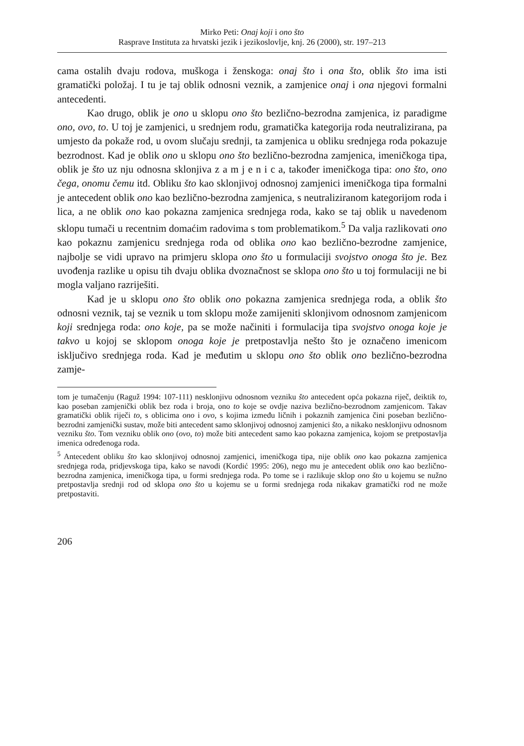Mirko Peti: Onaj koji i ono što
Rasprave Instituta za hrvatski jezik i jezikoslovlje, knj. 26 (2000), str. 197–213
cama ostalih dvaju rodova, muškoga i ženskoga: onaj što i ona što, oblik što ima isti gramatički položaj. I tu je taj oblik odnosni veznik, a zamjenice onaj i ona njegovi formalni antecedenti.
Kao drugo, oblik je ono u sklopu ono što bezlično-bezrodna zamjenica, iz paradigme ono, ovo, to. U toj je zamjenici, u srednjem rodu, gramatička kategorija roda neutralizirana, pa umjesto da pokaže rod, u ovom slučaju srednji, ta zamjenica u obliku srednjega roda pokazuje bezrodnost. Kad je oblik ono u sklopu ono što bezlično-bezrodna zamjenica, imeničkoga tipa, oblik je što uz nju odnosna sklonjiva z a m j e n i c a, također imeničkoga tipa: ono što, ono čega, onomu čemu itd. Obliku što kao sklonjivoj odnosnoj zamjenici imeničkoga tipa formalni je antecedent oblik ono kao bezlično-bezrodna zamjenica, s neutraliziranom kategorijom roda i lica, a ne oblik ono kao pokazna zamjenica srednjega roda, kako se taj oblik u navedenom sklopu tumači u recentnim domaćim radovima s tom problematikom.<sup>5</sup> Da valja razlikovati ono kao pokaznu zamjenicu srednjega roda od oblika ono kao bezlično-bezrodne zamjenice, najbolje se vidi upravo na primjeru sklopa ono što u formulaciji svojstvo onoga što je. Bez uvođenja razlike u opisu tih dvaju oblika dvoznačnost se sklopa ono što u toj formulaciji ne bi mogla valjano razriješiti.
Kad je u sklopu ono što oblik ono pokazna zamjenica srednjega roda, a oblik što odnosni veznik, taj se veznik u tom sklopu može zamijeniti sklonjivom odnosnom zamjenicom koji srednjega roda: ono koje, pa se može načiniti i formulacija tipa svojstvo onoga koje je takvo u kojoj se sklopom onoga koje je pretpostavlja nešto što je označeno imenicom isključivo srednjega roda. Kad je međutim u sklopu ono što oblik ono bezlično-bezrodna zamje-
tom je tumačenju (Raguž 1994: 107-111) nesklonjivu odnosnom vezniku što antecedent opća pokazna riječ, deiktik to, kao poseban zamjenički oblik bez roda i broja, ono to koje se ovdje naziva bezlično-bezrodnom zamjenicom. Takav gramatički oblik riječi to, s oblicima ono i ovo, s kojima između ličnih i pokaznih zamjenica čini poseban bezlično-bezrodni zamjenički sustav, može biti antecedent samo sklonjivoj odnosnoj zamjenici što, a nikako nesklonjivu odnosnom vezniku što. Tom vezniku oblik ono (ovo, to) može biti antecedent samo kao pokazna zamjenica, kojom se pretpostavlja imenica određenoga roda.
<sup>5</sup> Antecedent obliku što kao sklonjivoj odnosnoj zamjenici, imeničkoga tipa, nije oblik ono kao pokazna zamjenica srednjega roda, pridjevskoga tipa, kako se navodi (Kordić 1995: 206), nego mu je antecedent oblik ono kao bezlično-bezrodna zamjenica, imeničkoga tipa, u formi srednjega roda. Po tome se i razlikuje sklop ono što u kojemu se nužno pretpostavlja srednji rod od sklopa ono što u kojemu se u formi srednjega roda nikakav gramatički rod ne može pretpostaviti.
206